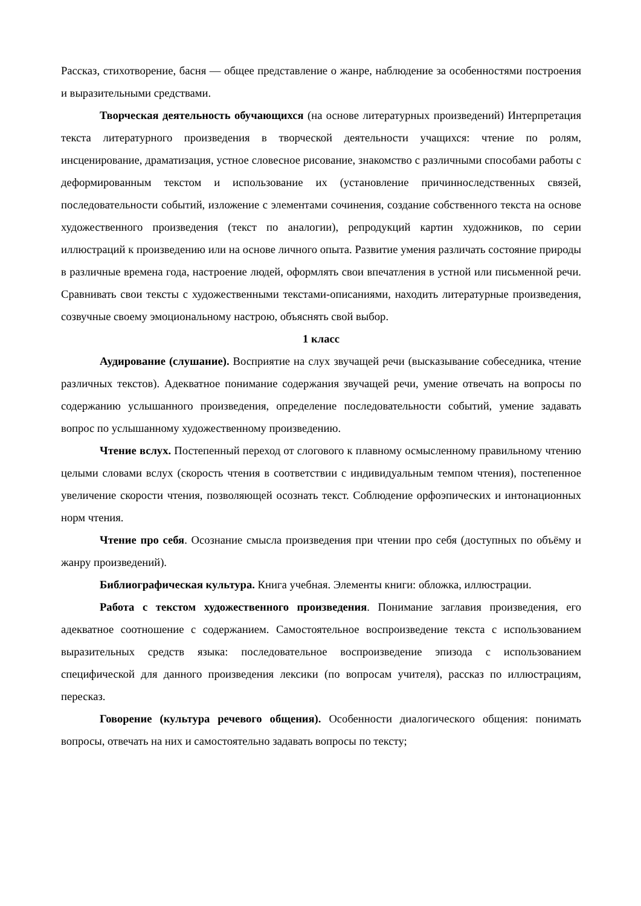Рассказ, стихотворение, басня — общее представление о жанре, наблюдение за особенностями построения и выразительными средствами.
Творческая деятельность обучающихся (на основе литературных произведений) Интерпретация текста литературного произведения в творческой деятельности учащихся: чтение по ролям, инсценирование, драматизация, устное словесное рисование, знакомство с различными способами работы с деформированным текстом и использование их (установление причинноследственных связей, последовательности событий, изложение с элементами сочинения, создание собственного текста на основе художественного произведения (текст по аналогии), репродукций картин художников, по серии иллюстраций к произведению или на основе личного опыта. Развитие умения различать состояние природы в различные времена года, настроение людей, оформлять свои впечатления в устной или письменной речи. Сравнивать свои тексты с художественными текстами-описаниями, находить литературные произведения, созвучные своему эмоциональному настрою, объяснять свой выбор.
1 класс
Аудирование (слушание). Восприятие на слух звучащей речи (высказывание собеседника, чтение различных текстов). Адекватное понимание содержания звучащей речи, умение отвечать на вопросы по содержанию услышанного произведения, определение последовательности событий, умение задавать вопрос по услышанному художественному произведению.
Чтение вслух. Постепенный переход от слогового к плавному осмысленному правильному чтению целыми словами вслух (скорость чтения в соответствии с индивидуальным темпом чтения), постепенное увеличение скорости чтения, позволяющей осознать текст. Соблюдение орфоэпических и интонационных норм чтения.
Чтение про себя. Осознание смысла произведения при чтении про себя (доступных по объёму и жанру произведений).
Библиографическая культура. Книга учебная. Элементы книги: обложка, иллюстрации.
Работа с текстом художественного произведения. Понимание заглавия произведения, его адекватное соотношение с содержанием. Самостоятельное воспроизведение текста с использованием выразительных средств языка: последовательное воспроизведение эпизода с использованием специфической для данного произведения лексики (по вопросам учителя), рассказ по иллюстрациям, пересказ.
Говорение (культура речевого общения). Особенности диалогического общения: понимать вопросы, отвечать на них и самостоятельно задавать вопросы по тексту;